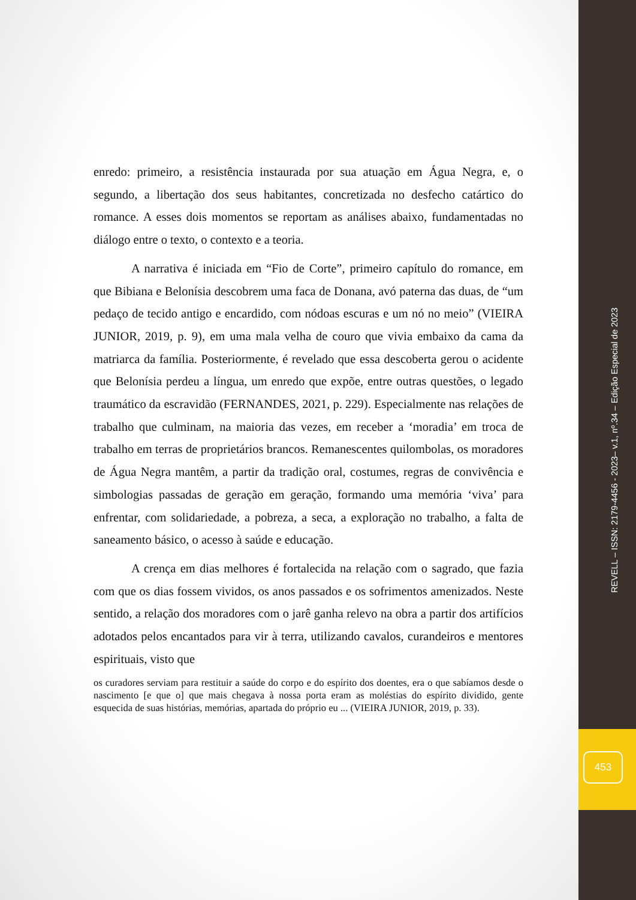enredo: primeiro, a resistência instaurada por sua atuação em Água Negra, e, o segundo, a libertação dos seus habitantes, concretizada no desfecho catártico do romance. A esses dois momentos se reportam as análises abaixo, fundamentadas no diálogo entre o texto, o contexto e a teoria.
A narrativa é iniciada em “Fio de Corte”, primeiro capítulo do romance, em que Bibiana e Belonísia descobrem uma faca de Donana, avó paterna das duas, de “um pedaço de tecido antigo e encardido, com nódoas escuras e um nó no meio” (VIEIRA JUNIOR, 2019, p. 9), em uma mala velha de couro que vivia embaixo da cama da matriarca da família. Posteriormente, é revelado que essa descoberta gerou o acidente que Belonísia perdeu a língua, um enredo que expõe, entre outras questões, o legado traumático da escravidão (FERNANDES, 2021, p. 229). Especialmente nas relações de trabalho que culminam, na maioria das vezes, em receber a ‘moradia’ em troca de trabalho em terras de proprietários brancos. Remanescentes quilombolas, os moradores de Água Negra mantêm, a partir da tradição oral, costumes, regras de convivência e simbologias passadas de geração em geração, formando uma memória ‘viva’ para enfrentar, com solidariedade, a pobreza, a seca, a exploração no trabalho, a falta de saneamento básico, o acesso à saúde e educação.
A crença em dias melhores é fortalecida na relação com o sagrado, que fazia com que os dias fossem vividos, os anos passados e os sofrimentos amenizados. Neste sentido, a relação dos moradores com o jarê ganha relevo na obra a partir dos artifícios adotados pelos encantados para vir à terra, utilizando cavalos, curandeiros e mentores espirituais, visto que
os curadores serviam para restituir a saúde do corpo e do espírito dos doentes, era o que sabíamos desde o nascimento [e que o] que mais chegava à nossa porta eram as moléstias do espírito dividido, gente esquecida de suas histórias, memórias, apartada do próprio eu ... (VIEIRA JUNIOR, 2019, p. 33).
REVELL – ISSN: 2179-4456 - 2023– v.1, nº.34 – Edição Especial de 2023
453